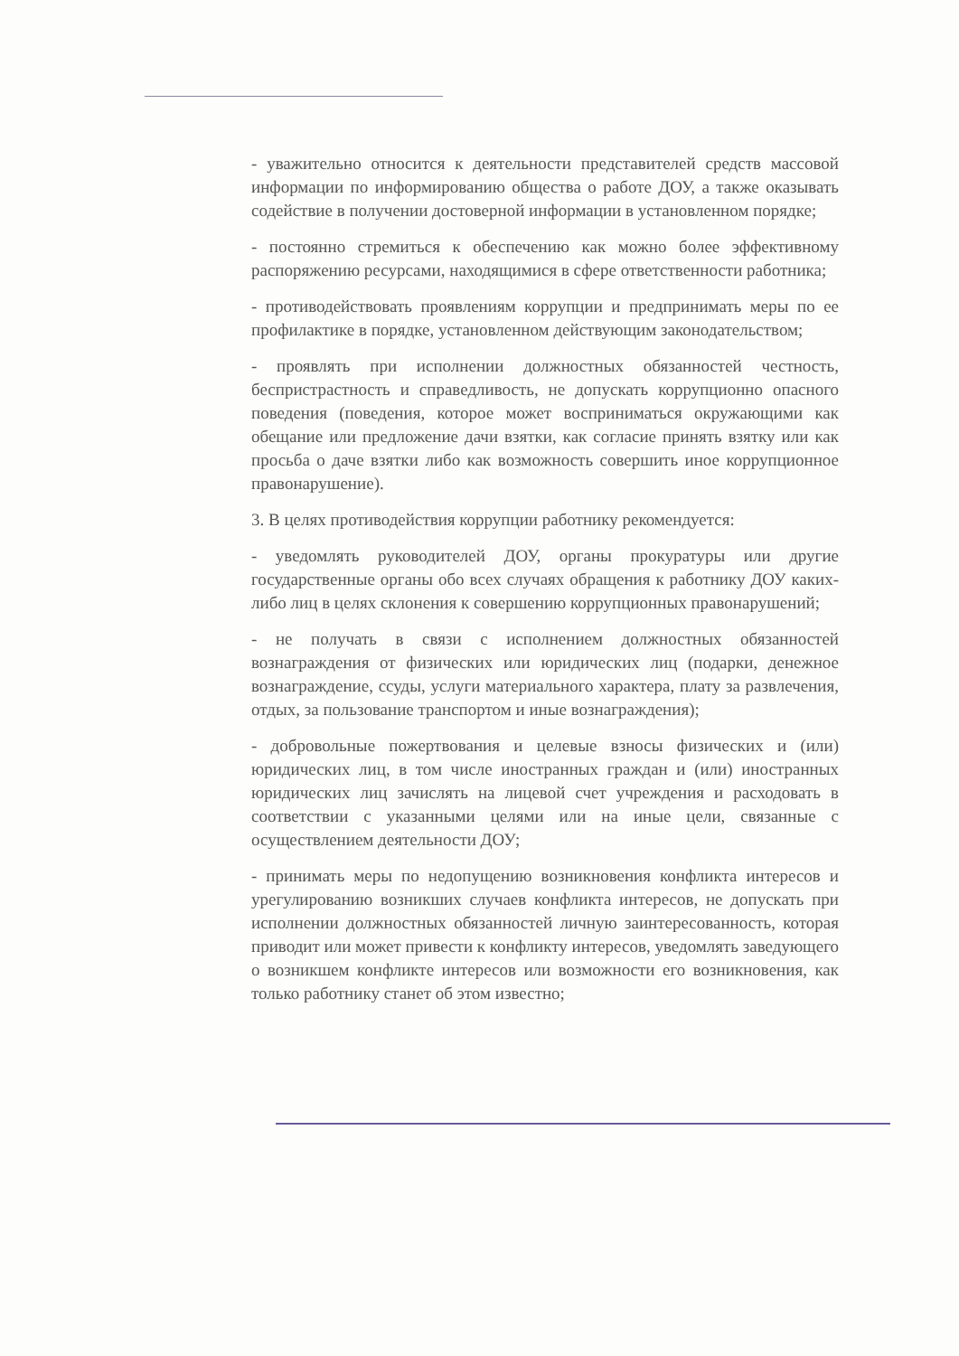- уважительно относится к деятельности представителей средств массовой информации по информированию общества о работе ДОУ, а также оказывать содействие в получении достоверной информации в установленном порядке;
- постоянно стремиться к обеспечению как можно более эффективному распоряжению ресурсами, находящимися в сфере ответственности работника;
- противодействовать проявлениям коррупции и предпринимать меры по ее профилактике в порядке, установленном действующим законодательством;
- проявлять при исполнении должностных обязанностей честность, беспристрастность и справедливость, не допускать коррупционно опасного поведения (поведения, которое может восприниматься окружающими как обещание или предложение дачи взятки, как согласие принять взятку или как просьба о даче взятки либо как возможность совершить иное коррупционное правонарушение).
3. В целях противодействия коррупции работнику рекомендуется:
- уведомлять руководителей ДОУ, органы прокуратуры или другие государственные органы обо всех случаях обращения к работнику ДОУ каких-либо лиц в целях склонения к совершению коррупционных правонарушений;
- не получать в связи с исполнением должностных обязанностей вознаграждения от физических или юридических лиц (подарки, денежное вознаграждение, ссуды, услуги материального характера, плату за развлечения, отдых, за пользование транспортом и иные вознаграждения);
- добровольные пожертвования и целевые взносы физических и (или) юридических лиц, в том числе иностранных граждан и (или) иностранных юридических лиц зачислять на лицевой счет учреждения и расходовать в соответствии с указанными целями или на иные цели, связанные с осуществлением деятельности ДОУ;
- принимать меры по недопущению возникновения конфликта интересов и урегулированию возникших случаев конфликта интересов, не допускать при исполнении должностных обязанностей личную заинтересованность, которая приводит или может привести к конфликту интересов, уведомлять заведующего о возникшем конфликте интересов или возможности его возникновения, как только работнику станет об этом известно;